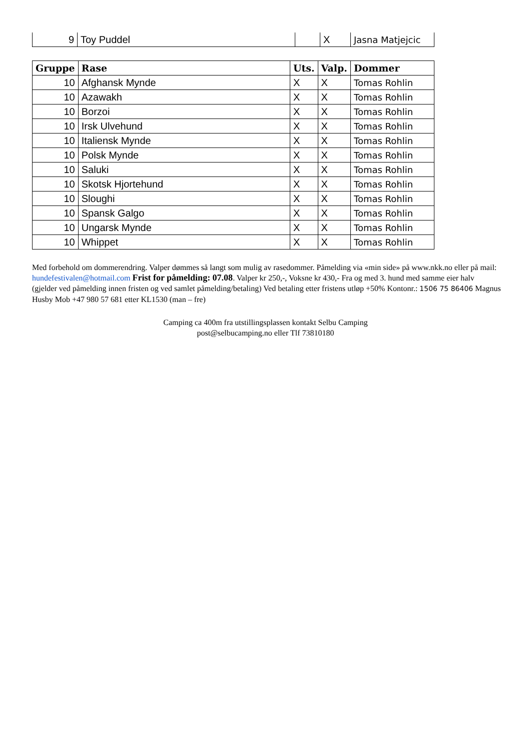| 9 | Toy Puddel | | X | Jasna Matjejcic |
| Gruppe | Rase | Uts. | Valp. | Dommer |
| --- | --- | --- | --- | --- |
| 10 | Afghansk Mynde | X | X | Tomas Rohlin |
| 10 | Azawakh | X | X | Tomas Rohlin |
| 10 | Borzoi | X | X | Tomas Rohlin |
| 10 | Irsk Ulvehund | X | X | Tomas Rohlin |
| 10 | Italiensk Mynde | X | X | Tomas Rohlin |
| 10 | Polsk Mynde | X | X | Tomas Rohlin |
| 10 | Saluki | X | X | Tomas Rohlin |
| 10 | Skotsk Hjortehund | X | X | Tomas Rohlin |
| 10 | Sloughi | X | X | Tomas Rohlin |
| 10 | Spansk Galgo | X | X | Tomas Rohlin |
| 10 | Ungarsk Mynde | X | X | Tomas Rohlin |
| 10 | Whippet | X | X | Tomas Rohlin |
Med forbehold om dommerendring. Valper dømmes så langt som mulig av rasedommer. Påmelding via «min side» på www.nkk.no eller på mail: hundefestivalen@hotmail.com Frist for påmelding: 07.08. Valper kr 250,-, Voksne kr 430,- Fra og med 3. hund med samme eier halv (gjelder ved påmelding innen fristen og ved samlet påmelding/betaling) Ved betaling etter fristens utløp +50% Kontonr.: 1506 75 86406 Magnus Husby Mob +47 980 57 681 etter KL1530 (man – fre)
Camping ca 400m fra utstillingsplassen kontakt Selbu Camping
post@selbucamping.no eller Tlf 73810180